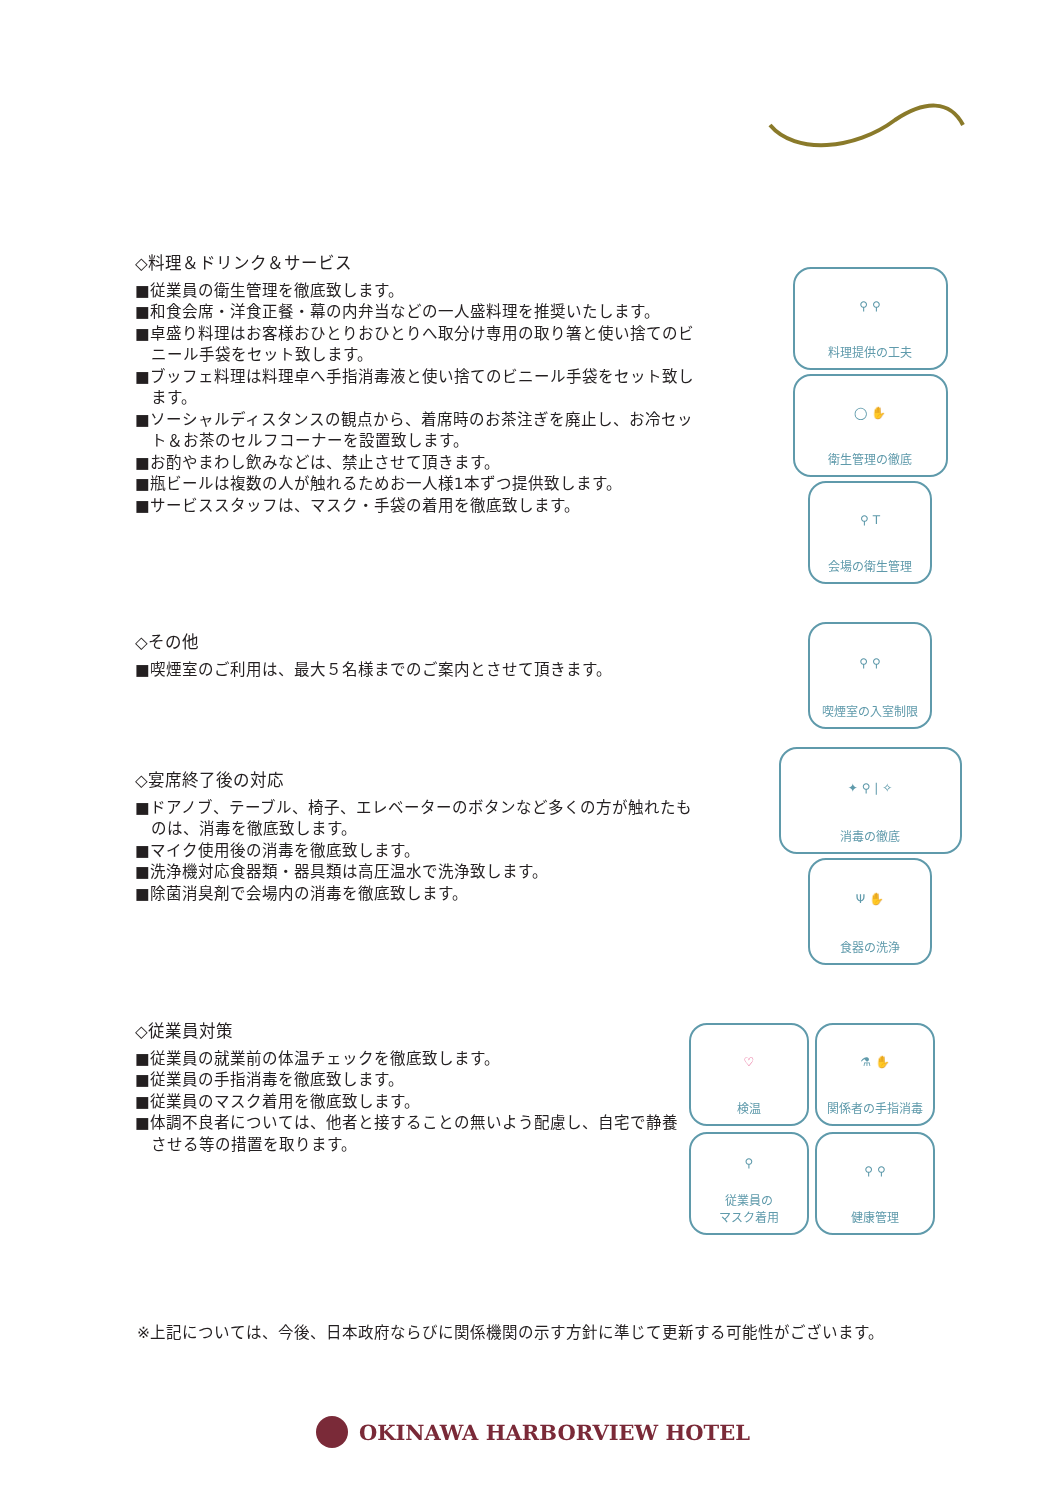◇料理＆ドリンク＆サービス
■従業員の衛生管理を徹底致します。
■和食会席・洋食正餐・幕の内弁当などの一人盛料理を推奨いたします。
■卓盛り料理はお客様おひとりおひとりへ取分け専用の取り箸と使い捨てのビニール手袋をセット致します。
■ブッフェ料理は料理卓へ手指消毒液と使い捨てのビニール手袋をセット致します。
■ソーシャルディスタンスの観点から、着席時のお茶注ぎを廃止し、お冷セット＆お茶のセルフコーナーを設置致します。
■お酌やまわし飲みなどは、禁止させて頂きます。
■瓶ビールは複数の人が触れるためお一人様1本ずつ提供致します。
■サービススタッフは、マスク・手袋の着用を徹底致します。
⚲ ⚲
料理提供の工夫
◯ ✋
衛生管理の徹底
⚲ T
会場の衛生管理
◇その他
■喫煙室のご利用は、最大５名様までのご案内とさせて頂きます。
⚲ ⚲
喫煙室の入室制限
◇宴席終了後の対応
■ドアノブ、テーブル、椅子、エレベーターのボタンなど多くの方が触れたものは、消毒を徹底致します。
■マイク使用後の消毒を徹底致します。
■洗浄機対応食器類・器具類は高圧温水で洗浄致します。
■除菌消臭剤で会場内の消毒を徹底致します。
✦ ⚲ | ✧
消毒の徹底
Ψ ✋
食器の洗浄
◇従業員対策
■従業員の就業前の体温チェックを徹底致します。
■従業員の手指消毒を徹底致します。
■従業員のマスク着用を徹底致します。
■体調不良者については、他者と接することの無いよう配慮し、自宅で静養させる等の措置を取ります。
♡
検温
⚗ ✋
関係者の手指消毒
⚲
従業員の
マスク着用
⚲ ⚲
健康管理
※上記については、今後、日本政府ならびに関係機関の示す方針に準じて更新する可能性がございます。
OKINAWA HARBORVIEW HOTEL